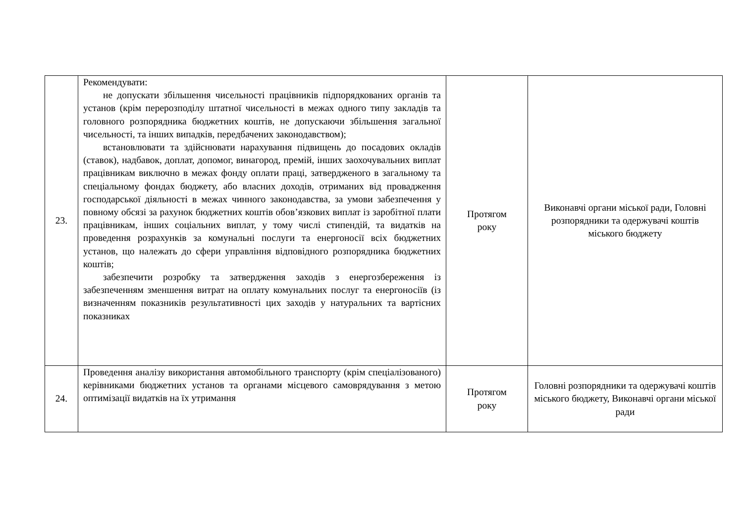| 23. | Рекомендувати: не допускати збільшення чисельності працівників підпорядкованих органів та установ (крім перерозподілу штатної чисельності в межах одного типу закладів та головного розпорядника бюджетних коштів, не допускаючи збільшення загальної чисельності, та інших випадків, передбачених законодавством); встановлювати та здійснювати нарахування підвищень до посадових окладів (ставок), надбавок, доплат, допомог, винагород, премій, інших заохочувальних виплат працівникам виключно в межах фонду оплати праці, затвердженого в загальному та спеціальному фондах бюджету, або власних доходів, отриманих від провадження господарської діяльності в межах чинного законодавства, за умови забезпечення у повному обсязі за рахунок бюджетних коштів обов’язкових виплат із заробітної плати працівникам, інших соціальних виплат, у тому числі стипендій, та видатків на проведення розрахунків за комунальні послуги та енергоносії всіх бюджетних установ, що належать до сфери управління відповідного розпорядника бюджетних коштів; забезпечити розробку та затвердження заходів з енергозбереження із забезпеченням зменшення витрат на оплату комунальних послуг та енергоносіїв (із визначенням показників результативності цих заходів у натуральних та вартісних показниках | Протягом року | Виконавчі органи міської ради, Головні розпорядники та одержувачі коштів міського бюджету |
| 24. | Проведення аналізу використання автомобільного транспорту (крім спеціалізованого) керівниками бюджетних установ та органами місцевого самоврядування з метою оптимізації видатків на їх утримання | Протягом року | Головні розпорядники та одержувачі коштів міського бюджету, Виконавчі органи міської ради |